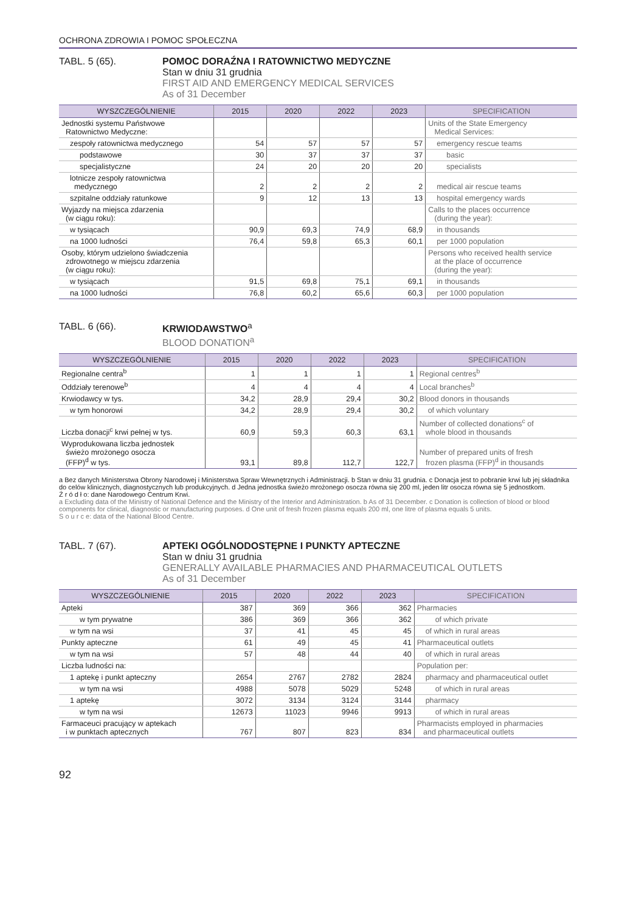OCHRONA ZDROWIA I POMOC SPOŁECZNA
TABL. 5 (65). POMOC DORAŹNA I RATOWNICTWO MEDYCZNE
Stan w dniu 31 grudnia
FIRST AID AND EMERGENCY MEDICAL SERVICES
As of 31 December
| WYSZCZEGÓLNIENIE | 2015 | 2020 | 2022 | 2023 | SPECIFICATION |
| --- | --- | --- | --- | --- | --- |
| Jednostki systemu Państwowe Ratownictwo Medyczne: | | | | | Units of the State Emergency Medical Services: |
| zespoły ratownictwa medycznego | 54 | 57 | 57 | 57 | emergency rescue teams |
| podstawowe | 30 | 37 | 37 | 37 | basic |
| specjalistyczne | 24 | 20 | 20 | 20 | specialists |
| lotnicze zespoły ratownictwa medycznego | 2 | 2 | 2 | 2 | medical air rescue teams |
| szpitalne oddziały ratunkowe | 9 | 12 | 13 | 13 | hospital emergency wards |
| Wyjazdy na miejsca zdarzenia (w ciągu roku): | | | | | Calls to the places occurrence (during the year): |
| w tysiącach | 90,9 | 69,3 | 74,9 | 68,9 | in thousands |
| na 1000 ludności | 76,4 | 59,8 | 65,3 | 60,1 | per 1000 population |
| Osoby, którym udzielono świadczenia zdrowotnego w miejscu zdarzenia (w ciągu roku): | | | | | Persons who received health service at the place of occurrence (during the year): |
| w tysiącach | 91,5 | 69,8 | 75,1 | 69,1 | in thousands |
| na 1000 ludności | 76,8 | 60,2 | 65,6 | 60,3 | per 1000 population |
TABL. 6 (66). KRWIODAWSTWO<sup>a</sup>
BLOOD DONATION<sup>a</sup>
| WYSZCZEGÓLNIENIE | 2015 | 2020 | 2022 | 2023 | SPECIFICATION |
| --- | --- | --- | --- | --- | --- |
| Regionalne centra<sup>b</sup> | 1 | 1 | 1 | 1 | Regional centres<sup>b</sup> |
| Oddziały terenowe<sup>b</sup> | 4 | 4 | 4 | 4 | Local branches<sup>b</sup> |
| Krwiodawcy w tys. | 34,2 | 28,9 | 29,4 | 30,2 | Blood donors in thousands |
| w tym honorowi | 34,2 | 28,9 | 29,4 | 30,2 | of which voluntary |
| Liczba donacji<sup>c</sup> krwi pełnej w tys. | 60,9 | 59,3 | 60,3 | 63,1 | Number of collected donations<sup>c</sup> of whole blood in thousands |
| Wyprodukowana liczba jednostek świeżo mrożonego osocza (FFP)<sup>d</sup> w tys. | 93,1 | 89,8 | 112,7 | 122,7 | Number of prepared units of fresh frozen plasma (FFP)<sup>d</sup> in thousands |
a Bez danych Ministerstwa Obrony Narodowej i Ministerstwa Spraw Wewnętrznych i Administracji. b Stan w dniu 31 grudnia. c Donacja jest to pobranie krwi lub jej składnika do celów klinicznych, diagnostycznych lub produkcyjnych. d Jedna jednostka świeżo mrożonego osocza równa się 200 ml, jeden litr osocza równa się 5 jednostkom.
Ź r ó d ł o: dane Narodowego Centrum Krwi.
a Excluding data of the Ministry of National Defence and the Ministry of the Interior and Administration. b As of 31 December. c Donation is collection of blood or blood components for clinical, diagnostic or manufacturing purposes. d One unit of fresh frozen plasma equals 200 ml, one litre of plasma equals 5 units.
S o u r c e: data of the National Blood Centre.
TABL. 7 (67). APTEKI OGÓLNODOSTĘPNE I PUNKTY APTECZNE
Stan w dniu 31 grudnia
GENERALLY AVAILABLE PHARMACIES AND PHARMACEUTICAL OUTLETS
As of 31 December
| WYSZCZEGÓLNIENIE | 2015 | 2020 | 2022 | 2023 | SPECIFICATION |
| --- | --- | --- | --- | --- | --- |
| Apteki | 387 | 369 | 366 | 362 | Pharmacies |
| w tym prywatne | 386 | 369 | 366 | 362 | of which private |
| w tym na wsi | 37 | 41 | 45 | 45 | of which in rural areas |
| Punkty apteczne | 61 | 49 | 45 | 41 | Pharmaceutical outlets |
| w tym na wsi | 57 | 48 | 44 | 40 | of which in rural areas |
| Liczba ludności na: | | | | | Population per: |
| 1 aptekę i punkt apteczny | 2654 | 2767 | 2782 | 2824 | pharmacy and pharmaceutical outlet |
| w tym na wsi | 4988 | 5078 | 5029 | 5248 | of which in rural areas |
| 1 aptekę | 3072 | 3134 | 3124 | 3144 | pharmacy |
| w tym na wsi | 12673 | 11023 | 9946 | 9913 | of which in rural areas |
| Farmaceuci pracujący w aptekach i w punktach aptecznych | 767 | 807 | 823 | 834 | Pharmacists employed in pharmacies and pharmaceutical outlets |
92